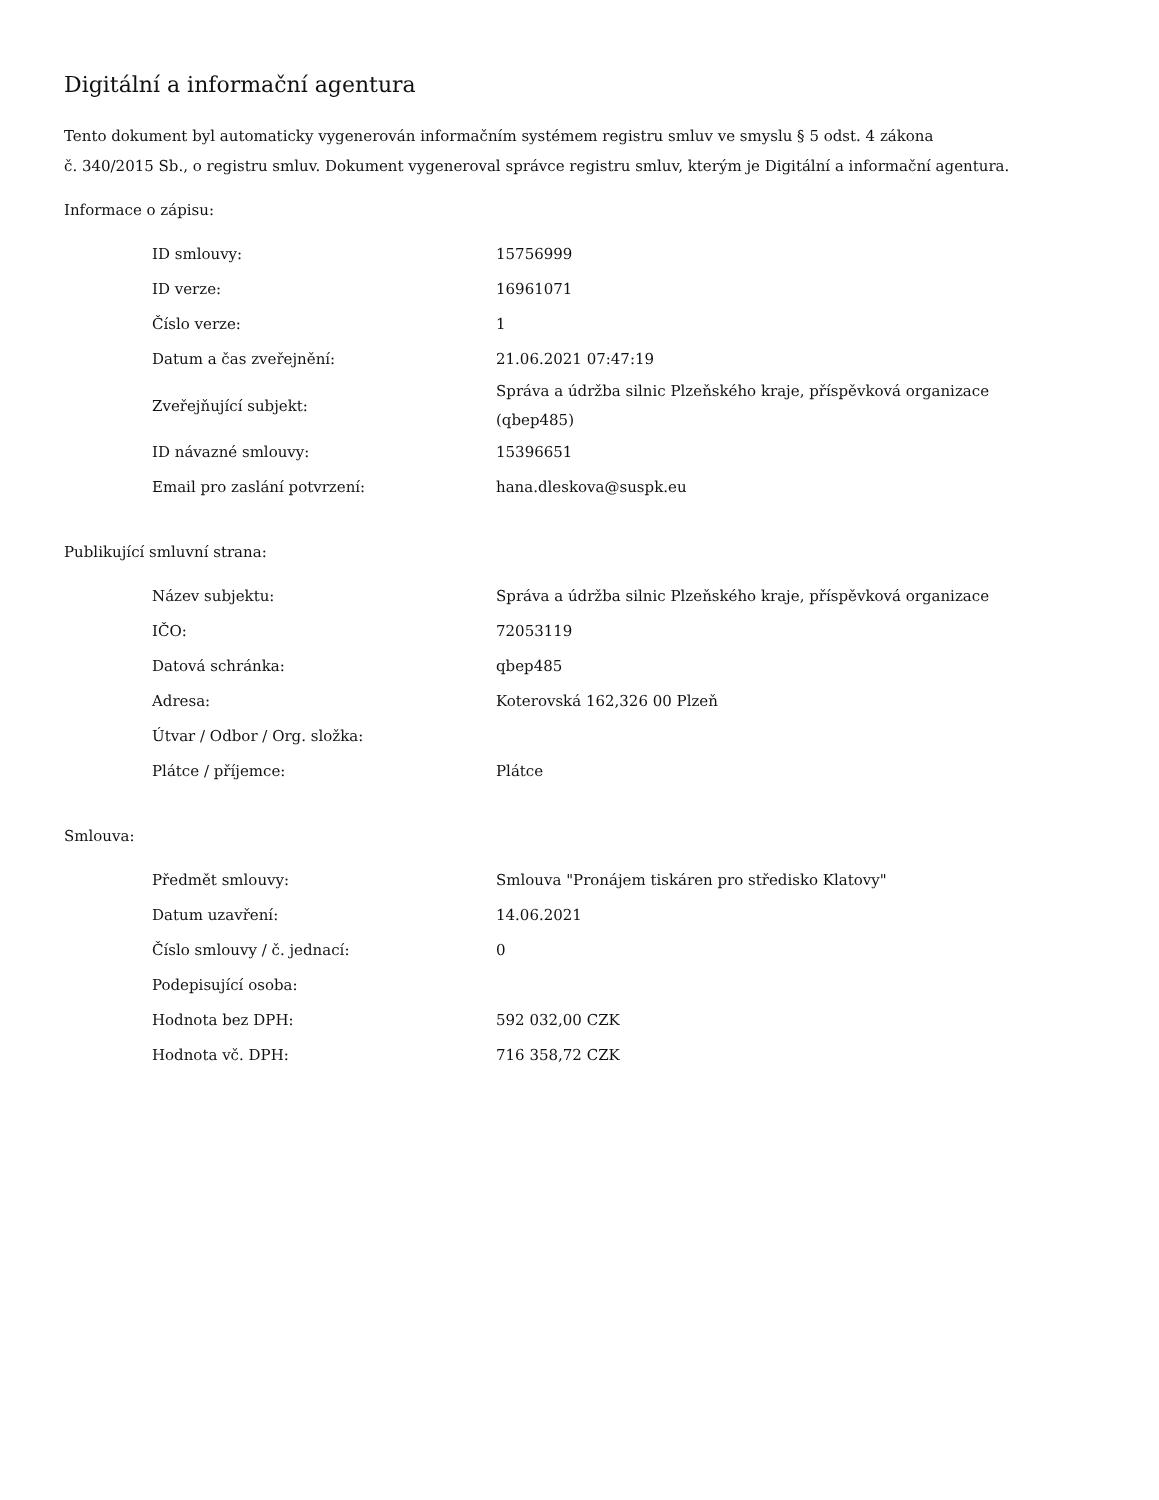Digitální a informační agentura
Tento dokument byl automaticky vygenerován informačním systémem registru smluv ve smyslu § 5 odst. 4 zákona
č. 340/2015 Sb., o registru smluv. Dokument vygeneroval správce registru smluv, kterým je Digitální a informační agentura.
Informace o zápisu:
| ID smlouvy: | 15756999 |
| ID verze: | 16961071 |
| Číslo verze: | 1 |
| Datum a čas zveřejnění: | 21.06.2021 07:47:19 |
| Zveřejňující subjekt: | Správa a údržba silnic Plzeňského kraje, příspěvková organizace (qbep485) |
| ID návazné smlouvy: | 15396651 |
| Email pro zaslání potvrzení: | hana.dleskova@suspk.eu |
Publikující smluvní strana:
| Název subjektu: | Správa a údržba silnic Plzeňského kraje, příspěvková organizace |
| IČO: | 72053119 |
| Datová schránka: | qbep485 |
| Adresa: | Koterovská 162,326 00 Plzeň |
| Útvar / Odbor / Org. složka: | |
| Plátce / příjemce: | Plátce |
Smlouva:
| Předmět smlouvy: | Smlouva "Pronájem tiskáren pro středisko Klatovy" |
| Datum uzavření: | 14.06.2021 |
| Číslo smlouvy / č. jednací: | 0 |
| Podepisující osoba: | |
| Hodnota bez DPH: | 592 032,00 CZK |
| Hodnota vč. DPH: | 716 358,72 CZK |